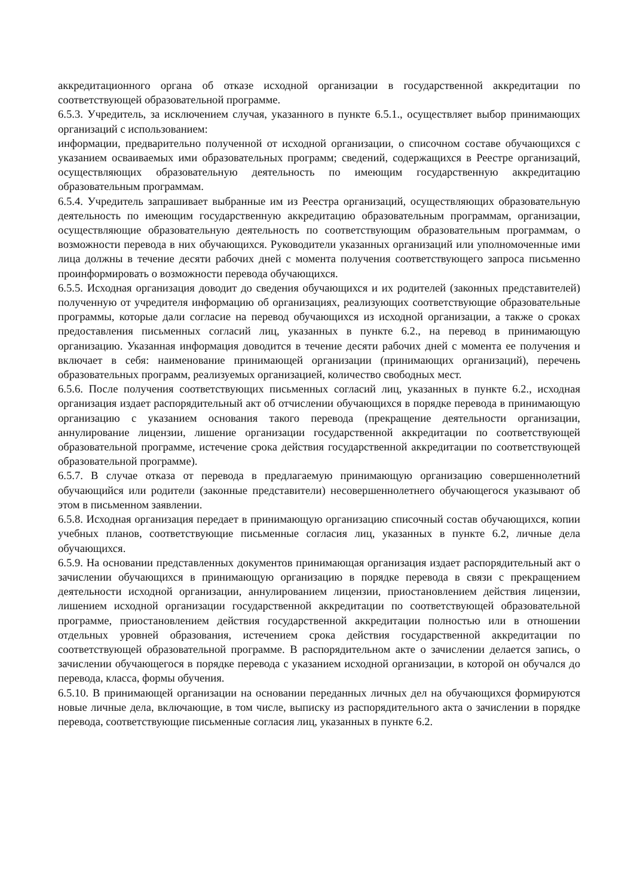аккредитационного органа об отказе исходной организации в государственной аккредитации по соответствующей образовательной программе.
6.5.3. Учредитель, за исключением случая, указанного в пункте 6.5.1., осуществляет выбор принимающих организаций с использованием:
информации, предварительно полученной от исходной организации, о списочном составе обучающихся с указанием осваиваемых ими образовательных программ; сведений, содержащихся в Реестре организаций, осуществляющих образовательную деятельность по имеющим государственную аккредитацию образовательным программам.
6.5.4. Учредитель запрашивает выбранные им из Реестра организаций, осуществляющих образовательную деятельность по имеющим государственную аккредитацию образовательным программам, организации, осуществляющие образовательную деятельность по соответствующим образовательным программам, о возможности перевода в них обучающихся. Руководители указанных организаций или уполномоченные ими лица должны в течение десяти рабочих дней с момента получения соответствующего запроса письменно проинформировать о возможности перевода обучающихся.
6.5.5. Исходная организация доводит до сведения обучающихся и их родителей (законных представителей) полученную от учредителя информацию об организациях, реализующих соответствующие образовательные программы, которые дали согласие на перевод обучающихся из исходной организации, а также о сроках предоставления письменных согласий лиц, указанных в пункте 6.2., на перевод в принимающую организацию. Указанная информация доводится в течение десяти рабочих дней с момента ее получения и включает в себя: наименование принимающей организации (принимающих организаций), перечень образовательных программ, реализуемых организацией, количество свободных мест.
6.5.6. После получения соответствующих письменных согласий лиц, указанных в пункте 6.2., исходная организация издает распорядительный акт об отчислении обучающихся в порядке перевода в принимающую организацию с указанием основания такого перевода (прекращение деятельности организации, аннулирование лицензии, лишение организации государственной аккредитации по соответствующей образовательной программе, истечение срока действия государственной аккредитации по соответствующей образовательной программе).
6.5.7. В случае отказа от перевода в предлагаемую принимающую организацию совершеннолетний обучающийся или родители (законные представители) несовершеннолетнего обучающегося указывают об этом в письменном заявлении.
6.5.8. Исходная организация передает в принимающую организацию списочный состав обучающихся, копии учебных планов, соответствующие письменные согласия лиц, указанных в пункте 6.2, личные дела обучающихся.
6.5.9. На основании представленных документов принимающая организация издает распорядительный акт о зачислении обучающихся в принимающую организацию в порядке перевода в связи с прекращением деятельности исходной организации, аннулированием лицензии, приостановлением действия лицензии, лишением исходной организации государственной аккредитации по соответствующей образовательной программе, приостановлением действия государственной аккредитации полностью или в отношении отдельных уровней образования, истечением срока действия государственной аккредитации по соответствующей образовательной программе. В распорядительном акте о зачислении делается запись, о зачислении обучающегося в порядке перевода с указанием исходной организации, в которой он обучался до перевода, класса, формы обучения.
6.5.10. В принимающей организации на основании переданных личных дел на обучающихся формируются новые личные дела, включающие, в том числе, выписку из распорядительного акта о зачислении в порядке перевода, соответствующие письменные согласия лиц, указанных в пункте 6.2.